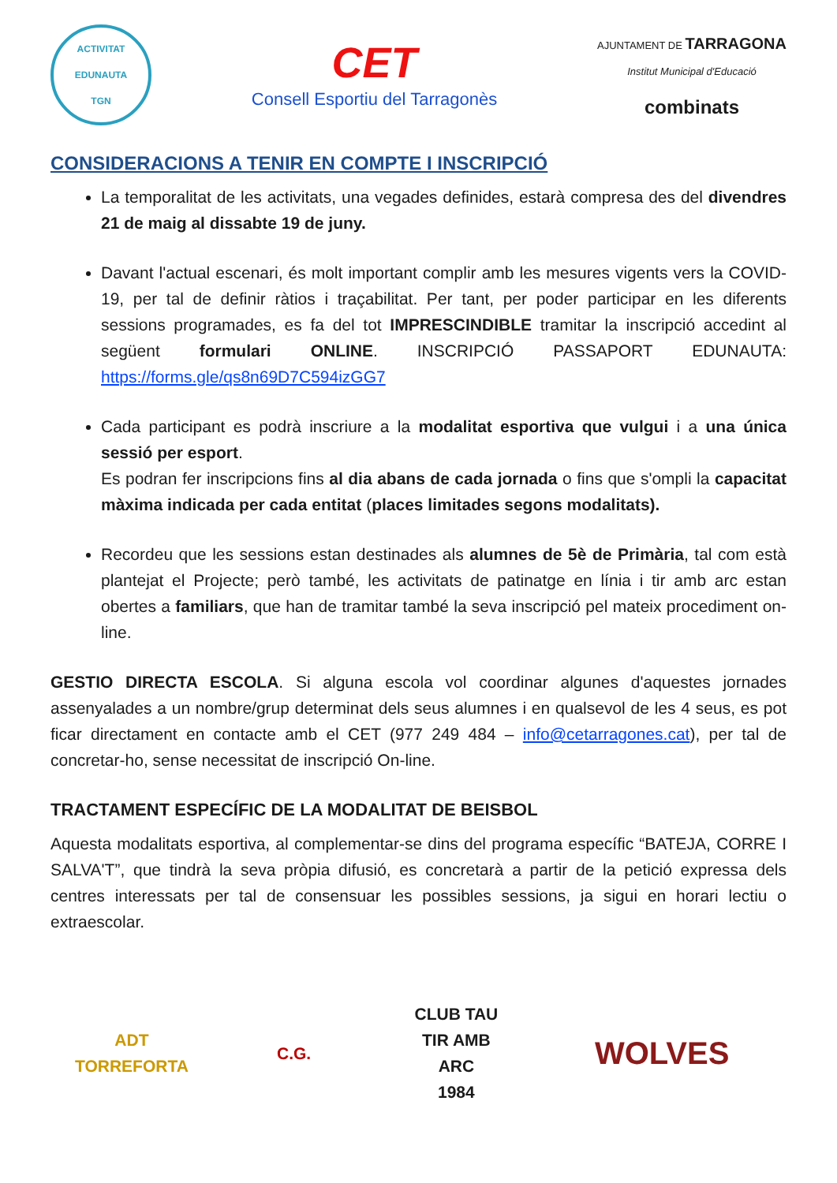ACTIVITAT EDUNAUTA
TGN
CET
Consell Esportiu del Tarragonès
AJUNTAMENT DE TARRAGONA
Institut Municipal d'Educació
combinats
CONSIDERACIONS A TENIR EN COMPTE I INSCRIPCIÓ
La temporalitat de les activitats, una vegades definides, estarà compresa des del divendres 21 de maig al dissabte 19 de juny.
Davant l'actual escenari, és molt important complir amb les mesures vigents vers la COVID-19, per tal de definir ràtios i traçabilitat. Per tant, per poder participar en les diferents sessions programades, es fa del tot IMPRESCINDIBLE tramitar la inscripció accedint al següent formulari ONLINE. INSCRIPCIÓ PASSAPORT EDUNAUTA: https://forms.gle/qs8n69D7C594izGG7
Cada participant es podrà inscriure a la modalitat esportiva que vulgui i a una única sessió per esport.
Es podran fer inscripcions fins al dia abans de cada jornada o fins que s'ompli la capacitat màxima indicada per cada entitat (places limitades segons modalitats).
Recordeu que les sessions estan destinades als alumnes de 5è de Primària, tal com està plantejat el Projecte; però també, les activitats de patinatge en línia i tir amb arc estan obertes a familiars, que han de tramitar també la seva inscripció pel mateix procediment on-line.
GESTIO DIRECTA ESCOLA. Si alguna escola vol coordinar algunes d'aquestes jornades assenyalades a un nombre/grup determinat dels seus alumnes i en qualsevol de les 4 seus, es pot ficar directament en contacte amb el CET (977 249 484 – info@cetarragones.cat), per tal de concretar-ho, sense necessitat de inscripció On-line.
TRACTAMENT ESPECÍFIC DE LA MODALITAT DE BEISBOL
Aquesta modalitats esportiva, al complementar-se dins del programa específic “BATEJA, CORRE I SALVA'T”, que tindrà la seva pròpia difusió, es concretarà a partir de la petició expressa dels centres interessats per tal de consensuar les possibles sessions, ja sigui en horari lectiu o extraescolar.
ADT
TORREFORTA
C.G.
CLUB TAU
TIR AMB ARC
1984
WOLVES